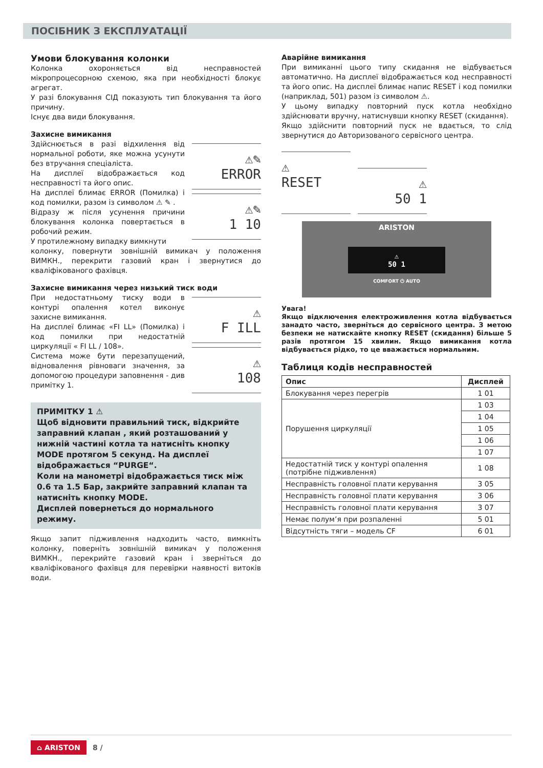ПОСІБНИК З ЕКСПЛУАТАЦІЇ
Умови блокування колонки
Колонка охороняється від несправностей мікропроцесорною схемою, яка при необхідності блокує агрегат.
У разі блокування СІД показують тип блокування та його причину.
Існує два види блокування.
Захисне вимикання
Здійснюється в разі відхилення від нормальної роботи, яке можна усунути без втручання спеціаліста.
На дисплеї відображається код несправності та його опис.
На дисплеї блимає ERROR (Помилка) і код помилки, разом із символом ⚠ ✎ .
Відразу ж після усунення причини блокування колонка повертається в робочий режим.
У протилежному випадку вимкнути
⚠✎
ERROR
⚠✎
1 10
колонку, повернути зовнішній вимикач у положення ВИМКН., перекрити газовий кран і звернутися до кваліфікованого фахівця.
Захисне вимикання через низький тиск води
При недостатньому тиску води в контурі опалення котел виконує захисне вимикання.
На дисплеї блимає «FI LL» (Помилка) і код помилки при недостатній циркуляції « FI LL / 108».
Система може бути перезапущений, відновалення рівноваги значення, за допомогою процедури заповнення - див примітку 1.
⚠
F ILL
⚠
108
ПРИМІТКУ 1 ⚠
Щоб відновити правильний тиск, відкрийте заправний клапан , який розташований у нижній частині котла та натисніть кнопку MODE протягом 5 секунд. На дисплеї відображається “PURGE“.
Коли на манометрі відображається тиск між 0.6 та 1.5 Бар, закрийте заправний клапан та натисніть кнопку MODE.
Дисплей повернеться до нормального режиму.
Якщо запит підживлення надходить часто, вимкніть колонку, поверніть зовнішній вимикач у положення ВИМКН., перекрийте газовий кран і зверніться до кваліфікованого фахівця для перевірки наявності витоків води.
Аварійне вимикання
При вимиканні цього типу скидання не відбувається автоматично. На дисплеї відображається код несправності та його опис. На дисплеї блимає напис RESET і код помилки (наприклад, 501) разом із символом ⚠.
У цьому випадку повторний пуск котла необхідно здійснювати вручну, натиснувши кнопку RESET (скидання).
Якщо здійснити повторний пуск не вдається, то слід звернутися до Авторизованого сервісного центра.
⚠
RESET
⚠
50 1
ARISTON
⚠
50 1
COMFORT ⏻ AUTO
Увага!
Якщо відключення електроживлення котла відбувається занадто часто, зверніться до сервісного центра. З метою безпеки не натискайте кнопку RESET (скидання) більше 5 разів протягом 15 хвилин. Якщо вимикання котла відбувається рідко, то це вважається нормальним.
Таблиця кодів несправностей
| Опис | Дисплей |
| --- | --- |
| Блокування через перегрів | 1 01 |
| Порушення циркуляції | 1 03 |
| | 1 04 |
| | 1 05 |
| | 1 06 |
| | 1 07 |
| Недостатній тиск у контурі опалення (потрібне підживлення) | 1 08 |
| Несправність головної плати керування | 3 05 |
| Несправність головної плати керування | 3 06 |
| Несправність головної плати керування | 3 07 |
| Немає полум’я при розпаленні | 5 01 |
| Відсутність тяги – модель CF | 6 01 |
⌂ ARISTON 8 /